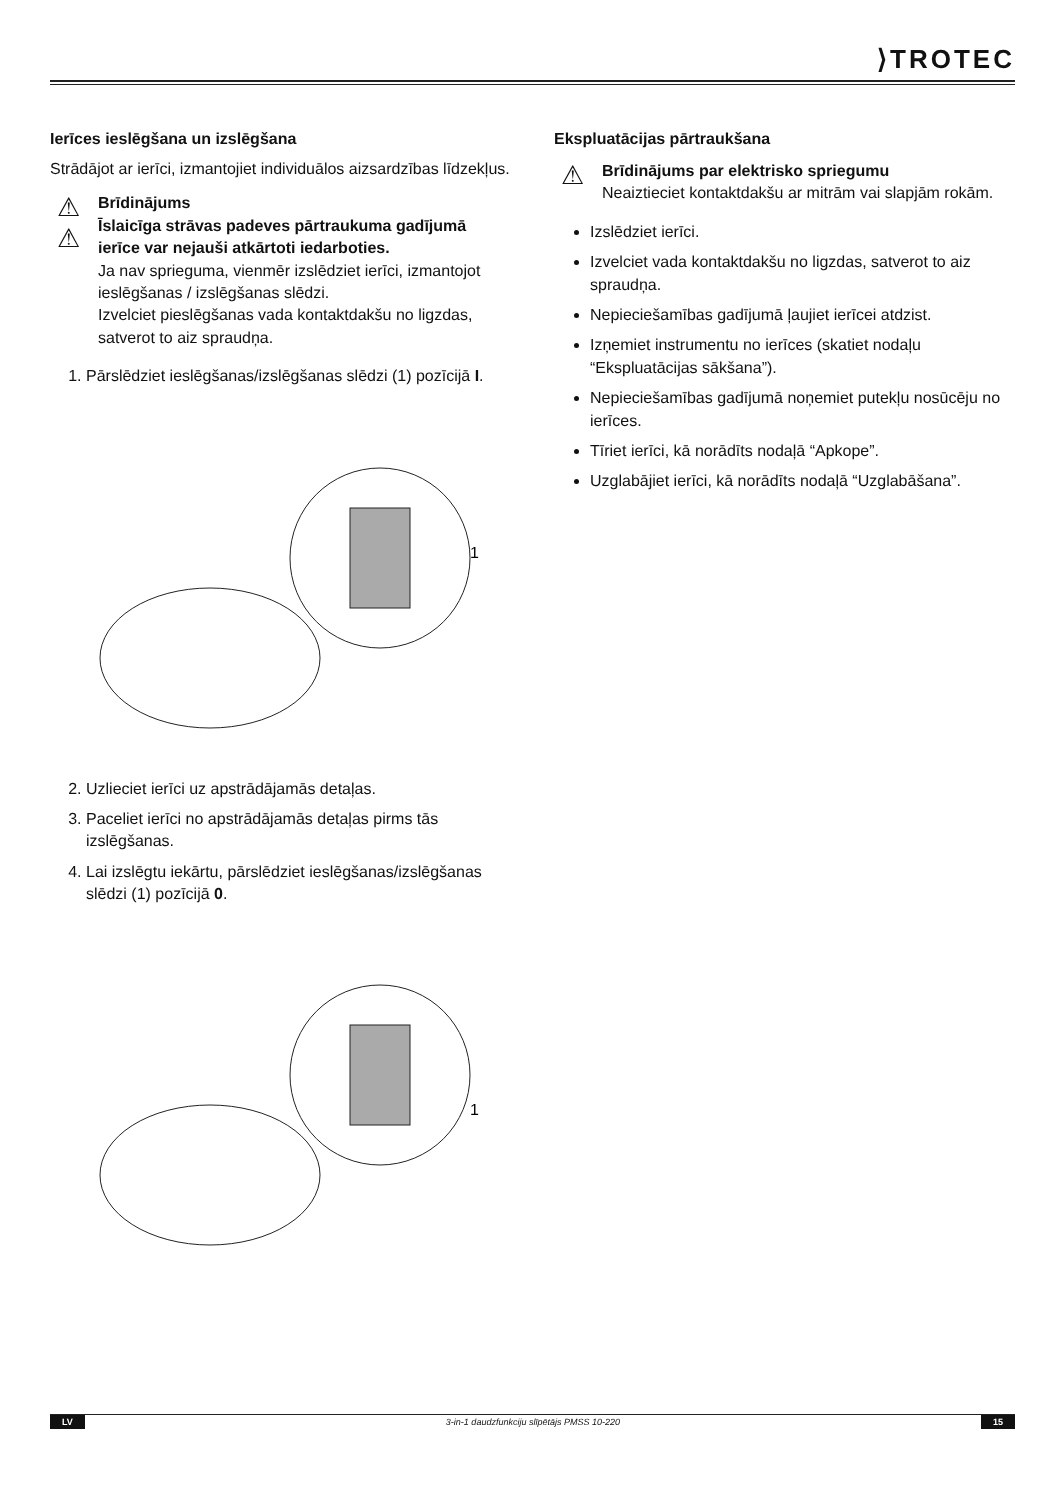⟩TROTEC
Ierīces ieslēgšana un izslēgšana
Strādājot ar ierīci, izmantojiet individuālos aizsardzības līdzekļus.
⚠
⚠
Brīdinājums
Īslaicīga strāvas padeves pārtraukuma gadījumā ierīce var nejauši atkārtoti iedarboties.
Ja nav sprieguma, vienmēr izslēdziet ierīci, izmantojot ieslēgšanas / izslēgšanas slēdzi.
Izvelciet pieslēgšanas vada kontaktdakšu no ligzdas, satverot to aiz spraudņa.
1. Pārslēdziet ieslēgšanas/izslēgšanas slēdzi (1) pozīcijā I.
1
2. Uzlieciet ierīci uz apstrādājamās detaļas.
3. Paceliet ierīci no apstrādājamās detaļas pirms tās izslēgšanas.
4. Lai izslēgtu iekārtu, pārslēdziet ieslēgšanas/izslēgšanas slēdzi (1) pozīcijā 0.
1
Ekspluatācijas pārtraukšana
⚠
Brīdinājums par elektrisko spriegumu
Neaiztieciet kontaktdakšu ar mitrām vai slapjām rokām.
Izslēdziet ierīci.
Izvelciet vada kontaktdakšu no ligzdas, satverot to aiz spraudņa.
Nepieciešamības gadījumā ļaujiet ierīcei atdzist.
Izņemiet instrumentu no ierīces (skatiet nodaļu “Ekspluatācijas sākšana”).
Nepieciešamības gadījumā noņemiet putekļu nosūcēju no ierīces.
Tīriet ierīci, kā norādīts nodaļā “Apkope”.
Uzglabājiet ierīci, kā norādīts nodaļā “Uzglabāšana”.
LV 3-in-1 daudzfunkciju slīpētājs PMSS 10-220 15